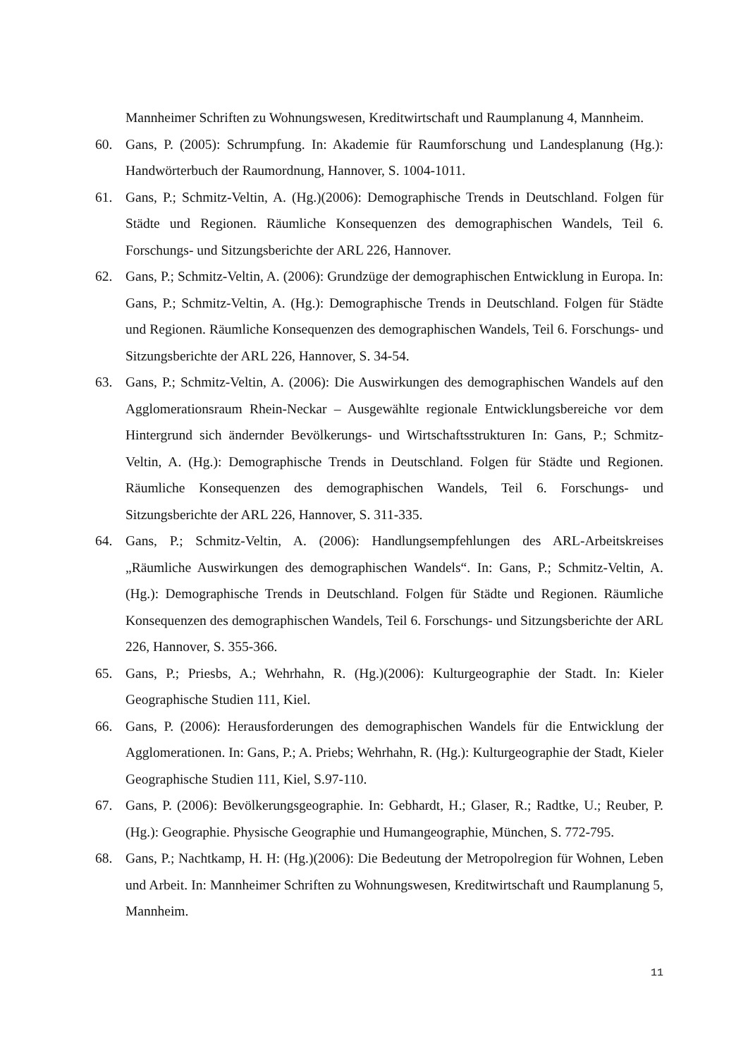Mannheimer Schriften zu Wohnungswesen, Kreditwirtschaft und Raumplanung 4, Mannheim.
60. Gans, P. (2005): Schrumpfung. In: Akademie für Raumforschung und Landesplanung (Hg.): Handwörterbuch der Raumordnung, Hannover, S. 1004-1011.
61. Gans, P.; Schmitz-Veltin, A. (Hg.)(2006): Demographische Trends in Deutschland. Folgen für Städte und Regionen. Räumliche Konsequenzen des demographischen Wandels, Teil 6. Forschungs- und Sitzungsberichte der ARL 226, Hannover.
62. Gans, P.; Schmitz-Veltin, A. (2006): Grundzüge der demographischen Entwicklung in Europa. In: Gans, P.; Schmitz-Veltin, A. (Hg.): Demographische Trends in Deutschland. Folgen für Städte und Regionen. Räumliche Konsequenzen des demographischen Wandels, Teil 6. Forschungs- und Sitzungsberichte der ARL 226, Hannover, S. 34-54.
63. Gans, P.; Schmitz-Veltin, A. (2006): Die Auswirkungen des demographischen Wandels auf den Agglomerationsraum Rhein-Neckar – Ausgewählte regionale Entwicklungsbereiche vor dem Hintergrund sich ändernder Bevölkerungs- und Wirtschaftsstrukturen In: Gans, P.; Schmitz-Veltin, A. (Hg.): Demographische Trends in Deutschland. Folgen für Städte und Regionen. Räumliche Konsequenzen des demographischen Wandels, Teil 6. Forschungs- und Sitzungsberichte der ARL 226, Hannover, S. 311-335.
64. Gans, P.; Schmitz-Veltin, A. (2006): Handlungsempfehlungen des ARL-Arbeitskreises „Räumliche Auswirkungen des demographischen Wandels“. In: Gans, P.; Schmitz-Veltin, A. (Hg.): Demographische Trends in Deutschland. Folgen für Städte und Regionen. Räumliche Konsequenzen des demographischen Wandels, Teil 6. Forschungs- und Sitzungsberichte der ARL 226, Hannover, S. 355-366.
65. Gans, P.; Priesbs, A.; Wehrhahn, R. (Hg.)(2006): Kulturgeographie der Stadt. In: Kieler Geographische Studien 111, Kiel.
66. Gans, P. (2006): Herausforderungen des demographischen Wandels für die Entwicklung der Agglomerationen. In: Gans, P.; A. Priebs; Wehrhahn, R. (Hg.): Kulturgeographie der Stadt, Kieler Geographische Studien 111, Kiel, S.97-110.
67. Gans, P. (2006): Bevölkerungsgeographie. In: Gebhardt, H.; Glaser, R.; Radtke, U.; Reuber, P. (Hg.): Geographie. Physische Geographie und Humangeographie, München, S. 772-795.
68. Gans, P.; Nachtkamp, H. H: (Hg.)(2006): Die Bedeutung der Metropolregion für Wohnen, Leben und Arbeit. In: Mannheimer Schriften zu Wohnungswesen, Kreditwirtschaft und Raumplanung 5, Mannheim.
11